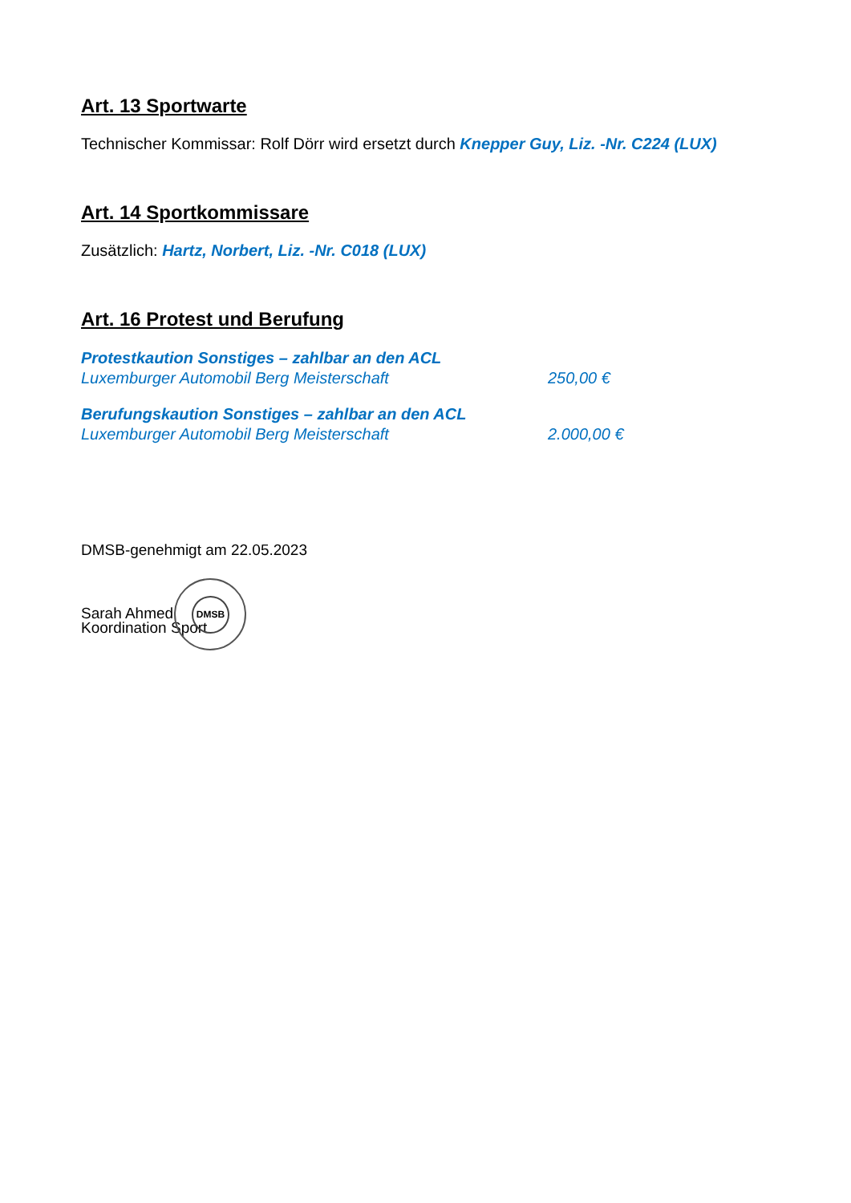Art. 13 Sportwarte
Technischer Kommissar: Rolf Dörr wird ersetzt durch Knepper Guy, Liz. -Nr. C224 (LUX)
Art. 14 Sportkommissare
Zusätzlich: Hartz, Norbert, Liz. -Nr. C018 (LUX)
Art. 16 Protest und Berufung
Protestkaution Sonstiges – zahlbar an den ACL
Luxemburger Automobil Berg Meisterschaft 250,00 €
Berufungskaution Sonstiges – zahlbar an den ACL
Luxemburger Automobil Berg Meisterschaft 2.000,00 €
DMSB-genehmigt am 22.05.2023
Sarah Ahmed DMSB
Koordination Sport